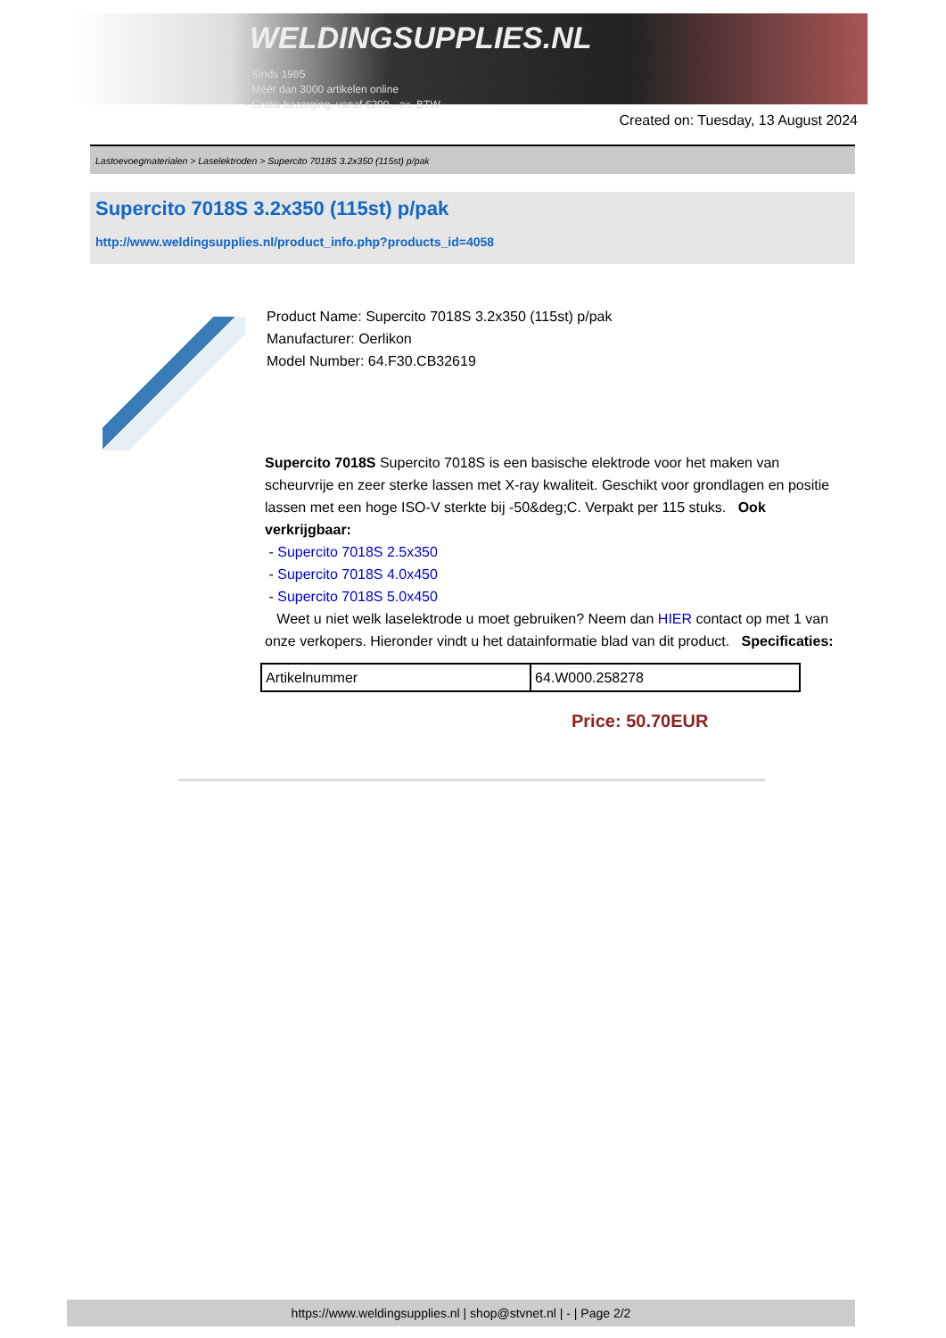WELDINGSUPPLIES.NL
- Sinds 1985
- Méér dan 3000 artikelen online
- Gratis bezorging, vanaf €200,--ex. BTW
Created on: Tuesday, 13 August 2024
Lastoevoegmaterialen > Laselektroden > Supercito 7018S 3.2x350 (115st) p/pak
Supercito 7018S 3.2x350 (115st) p/pak
http://www.weldingsupplies.nl/product_info.php?products_id=4058
Product Name: Supercito 7018S 3.2x350 (115st) p/pak
Manufacturer: Oerlikon
Model Number: 64.F30.CB32619
Supercito 7018S Supercito 7018S is een basische elektrode voor het maken van scheurvrije en zeer sterke lassen met X-ray kwaliteit. Geschikt voor grondlagen en positie lassen met een hoge ISO-V sterkte bij -50&deg;C. Verpakt per 115 stuks. Ook verkrijgbaar:
- Supercito 7018S 2.5x350
- Supercito 7018S 4.0x450
- Supercito 7018S 5.0x450
Weet u niet welk laselektrode u moet gebruiken? Neem dan HIER contact op met 1 van onze verkopers. Hieronder vindt u het datainformatie blad van dit product. Specificaties:
| Artikelnummer | 64.W000.258278 |
Price: 50.70EUR
https://www.weldingsupplies.nl | shop@stvnet.nl | - | Page 2/2